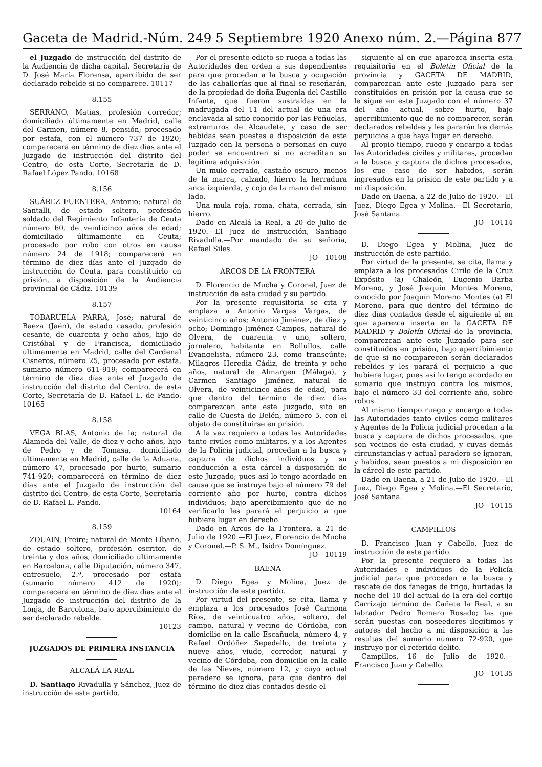Gaceta de Madrid.-Núm. 249 5 Septiembre 1920 Anexo núm. 2.—Página 877
el Juzgado de instrucción del distrito de la Audiencia de dicha capital, Secretaría de D. José María Florensa, apercibido de ser declarado rebelde si no comparece. 10117
8.155
SERRANO, Matías, profesión corredor; domiciliado últimamente en Madrid, calle del Carmen, número 8, pensión; procesado por estafa, con el número 737 de 1920; comparecerá en término de diez días ante el Juzgado de instrucción del distrito del Centro, de esta Corte, Secretaría de D. Rafael López Pando. 10168
8.156
SUÁREZ FUENTERA, Antonio; natural de Santalli, de estado soltero, profesión soldado del Regimiento Infantería de Ceuta número 60, de veinticinco años de edad; domiciliado últimamente en Ceuta; procesado por robo con otros en causa número 24 de 1918; comparecerá en término de diez días ante el Juzgado de instrucción de Ceuta, para constituirlo en prisión, a disposición de la Audiencia provincial de Cádiz. 10139
8.157
TOBARUELA PARRA, José; natural de Baeza (Jaén), de estado casado, profesión cesante, de cuarenta y ocho años, hijo de Cristóbal y de Francisca, domiciliado últimamente en Madrid, calle del Cardenal Cisneros, número 25, procesado por estafa, sumario número 611-919; comparecerá en término de diez días ante el Juzgado de instrucción del distrito del Centro, de esta Corte, Secretaría de D. Rafael L. de Pando. 10165
8.158
VEGA BLAS, Antonio de la; natural de Alameda del Valle, de diez y ocho años, hijo de Pedro y de Tomasa, domiciliado últimamente en Madrid, calle de la Aduana, número 47, procesado por hurto, sumario 741-920; comparecerá en término de diez días ante el Juzgado de instrucción del distrito del Centro, de esta Corte, Secretaría de D. Rafael L. Pando.
10164
8.159
ZOUAIN, Freire; natural de Monte Líbano, de estado soltero, profesión escritor, de treinta y dos años, domiciliado últimamente en Barcelona, calle Diputación, número 347, entresuelo, 2.ª, procesado por estafa (sumario número 412 de 1920); comparecerá en término de diez días ante el Juzgado de instrucción del distrito de la Lonja, de Barcelona, bajo apercibimiento de ser declarado rebelde.
10123
JUZGADOS DE PRIMERA INSTANCIA
ALCALÁ LA REAL
D. Santiago Rivadulla y Sánchez, Juez de instrucción de este partido.
Por el presente edicto se ruega a todas las Autoridades den orden a sus dependientes para que procedan a la busca y ocupación de las caballerías que al final se reseñarán, de la propiedad de doña Eugenia del Castillo Infante, que fueron sustraídas en la madrugada del 11 del actual de una era enclavada al sitio conocido por las Peñuelas, extramuros de Alcaudete, y caso de ser habidas sean puestas a disposición de este Juzgado con la persona o personas en cuyo poder se encuentren si no acreditan su legítima adquisición.
Un mulo cerrado, castaño oscuro, menos de la marca, calzado, hierro la herradura anca izquierda, y cojo de la mano del mismo lado.
Una mula roja, roma, chata, cerrada, sin hierro.
Dado en Alcalá la Real, a 20 de Julio de 1920.—El Juez de instrucción, Santiago Rivadulla.—Por mandado de su señoría, Rafael Siles.
JO—10108
ARCOS DE LA FRONTERA
D. Florencio de Mucha y Coronel, Juez de instrucción de esta ciudad y su partido.
Por la presente requisitoria se cita y emplaza a Antonio Vargas Vargas, de veinticinco años; Antonio Jiménez, de diez y ocho; Domingo Jiménez Campos, natural de Olvera, de cuarenta y uno, soltero, jornalero, habitante en Bollullos, calle Evangelista, número 23, como transeúnte; Milagros Heredia Cádiz, de treinta y ocho años, natural de Almargen (Málaga), y Carmen Santiago Jiménez, natural de Olvera, de veinticinco años de edad, para que dentro del término de diez días comparezcan ante este Juzgado, sito en calle de Cuesta de Belén, número 5, con el objeto de constituirse en prisión.
A la vez requiero a todas las Autoridades tanto civiles como militares, y a los Agentes de la Policía judicial, procedan a la busca y captura de dichos individuos y su conducción a esta cárcel a disposición de este Juzgado; pues así lo tengo acordado en causa que se instruye bajo el número 79 del corriente año por hurto, contra dichos individuos; bajo apercibimiento que de no verificarlo les parará el perjuicio a que hubiere lugar en derecho.
Dado en Arcos de la Frontera, a 21 de Julio de 1920.—El Juez, Florencio de Mucha y Coronel.—P. S. M., Isidro Domínguez.
JO—10119
BAENA
D. Diego Egea y Molina, Juez de instrucción de este partido.
Por virtud del presente, se cita, llama y emplaza a los procesados José Carmona Ríos, de veinticuatro años, soltero, del campo, natural y vecino de Córdoba, con domicilio en la calle Escañuela, número 4, y Rafael Ordóñez Sepedello, de treinta y nueve años, viudo, corredor, natural y vecino de Córdoba, con domicilio en la calle de las Nieves, número 12, y cuyo actual paradero se ignora, para que dentro del término de diez días contados desde el
siguiente al en que aparezca inserta esta requisitoria en el Boletín Oficial de la provincia y GACETA DE MADRID, comparezcan ante este Juzgado para ser constituídos en prisión por la causa que se le sigue en este Juzgado con el número 37 del año actual, sobre hurto, bajo apercibimiento que de no comparecer, serán declarados rebeldes y les pararán los demás perjuicios a que haya lugar en derecho.
Al propio tiempo, ruego y encargo a todas las Autoridades civiles y militares, procedan a la busca y captura de dichos procesados, los que caso de ser habidos, serán ingresados en la prisión de este partido y a mi disposición.
Dado en Baena, a 22 de Julio de 1920.—El Juez, Diego Egea y Molina.—El Secretario, José Santana.
JO—10114
D. Diego Egea y Molina, Juez de instrucción de este partido.
Por virtud de la presente, se cita, llama y emplaza a los procesados Cirilo de la Cruz Expósito (a) Chaleón, Eugenio Barba Moreno, y José Joaquín Montes Moreno, conocido por Joaquín Moreno Montes (a) El Moreno, para que dentro del término de diez días contados desde el siguiente al en que aparezca inserta en la GACETA DE MADRID y Boletín Oficial de la provincia, comparezcan ante este Juzgado para ser constituídos en prisión, bajo apercibimiento de que si no comparecen serán declarados rebeldes y les parará el perjuicio a que hubiere lugar, pues así lo tengo acordado en sumario que instruyo contra los mismos, bajo el número 33 del corriente año, sobre robos.
Al mismo tiempo ruego y encargo a todas las Autoridades tanto civiles como militares y Agentes de la Policía judicial procedan a la busca y captura de dichos procesados, que son vecinos de esta ciudad, y cuyas demás circunstancias y actual paradero se ignoran, y habidos, sean puestos a mi disposición en la cárcel de este partido.
Dado en Baena, a 21 de Julio de 1920.—El Juez, Diego Egea y Molina.—El Secretario, José Santana.
JO—10115
CAMPILLOS
D. Francisco Juan y Cabello, Juez de instrucción de este partido.
Por la presente requiero a todas las Autoridades e individuos de la Policía judicial para que procedan a la busca y rescate de dos fanegas de trigo, hurtadas la noche del 10 del actual de la era del cortijo Carrizajo término de Cañete la Real, a su labrador Pedro Romero Rosado; las que serán puestas con poseedores ilegítimos y autores del hecho a mi disposición a las resultas del sumario número 72-920, que instruyo por el referido delito.
Campillos, 16 de Julio de 1920.—Francisco Juan y Cabello.
JO—10135